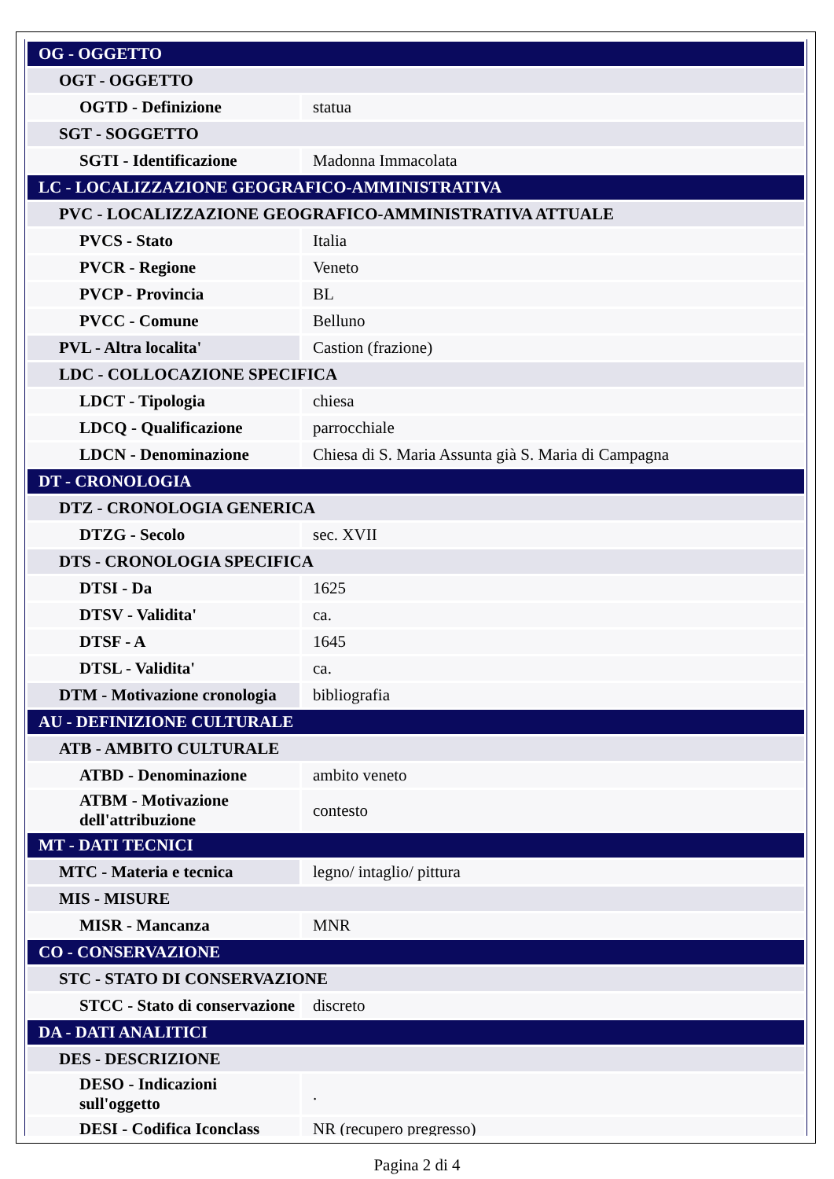| OG - OGGETTO | |
| OGT - OGGETTO | |
| OGTD - Definizione | statua |
| SGT - SOGGETTO | |
| SGTI - Identificazione | Madonna Immacolata |
| LC - LOCALIZZAZIONE GEOGRAFICO-AMMINISTRATIVA | |
| PVC - LOCALIZZAZIONE GEOGRAFICO-AMMINISTRATIVA ATTUALE | |
| PVCS - Stato | Italia |
| PVCR - Regione | Veneto |
| PVCP - Provincia | BL |
| PVCC - Comune | Belluno |
| PVL - Altra localita' | Castion (frazione) |
| LDC - COLLOCAZIONE SPECIFICA | |
| LDCT - Tipologia | chiesa |
| LDCQ - Qualificazione | parrocchiale |
| LDCN - Denominazione | Chiesa di S. Maria Assunta già S. Maria di Campagna |
| DT - CRONOLOGIA | |
| DTZ - CRONOLOGIA GENERICA | |
| DTZG - Secolo | sec. XVII |
| DTS - CRONOLOGIA SPECIFICA | |
| DTSI - Da | 1625 |
| DTSV - Validita' | ca. |
| DTSF - A | 1645 |
| DTSL - Validita' | ca. |
| DTM - Motivazione cronologia | bibliografia |
| AU - DEFINIZIONE CULTURALE | |
| ATB - AMBITO CULTURALE | |
| ATBD - Denominazione | ambito veneto |
| ATBM - Motivazione dell'attribuzione | contesto |
| MT - DATI TECNICI | |
| MTC - Materia e tecnica | legno/ intaglio/ pittura |
| MIS - MISURE | |
| MISR - Mancanza | MNR |
| CO - CONSERVAZIONE | |
| STC - STATO DI CONSERVAZIONE | |
| STCC - Stato di conservazione | discreto |
| DA - DATI ANALITICI | |
| DES - DESCRIZIONE | |
| DESO - Indicazioni sull'oggetto | . |
| DESI - Codifica Iconclass | NR (recupero pregresso) |
Pagina 2 di 4